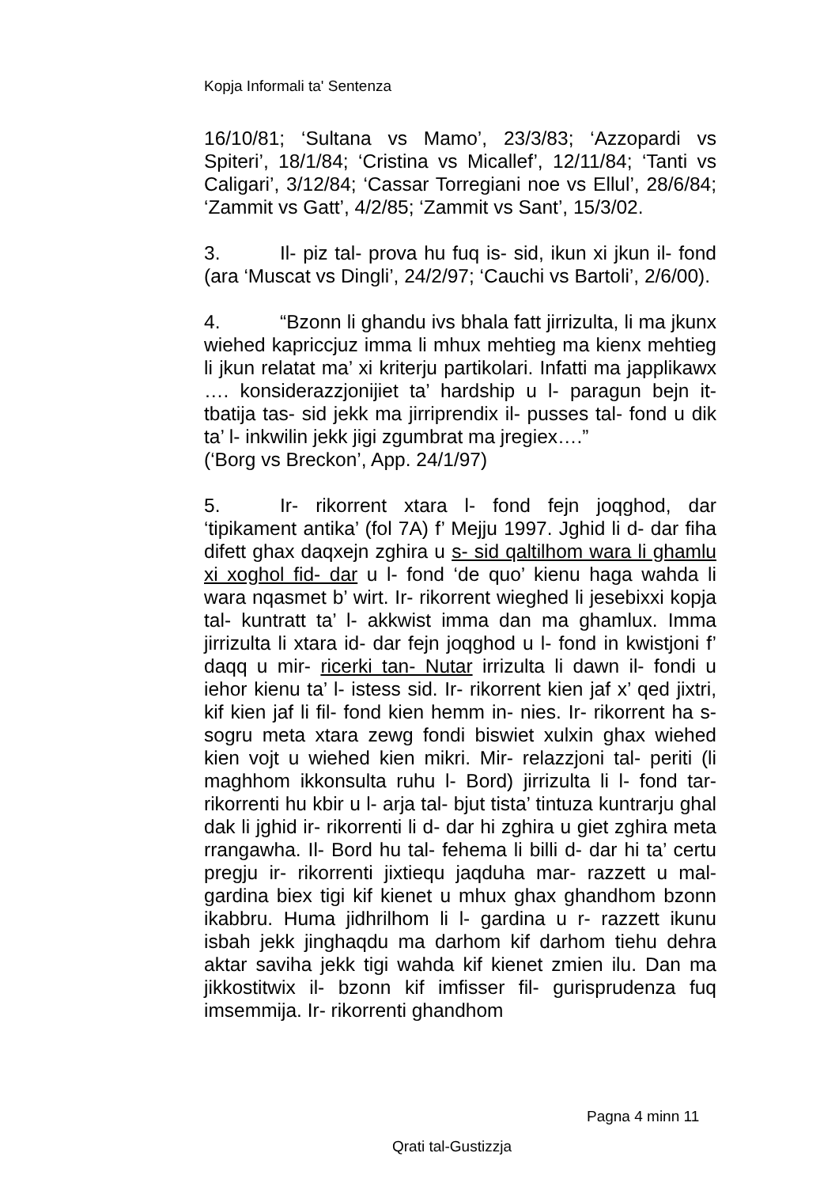Kopja Informali ta' Sentenza
16/10/81; ‘Sultana vs Mamo’, 23/3/83; ‘Azzopardi vs Spiteri’, 18/1/84; ‘Cristina vs Micallef’, 12/11/84; ‘Tanti vs Caligari’, 3/12/84; ‘Cassar Torregiani noe vs Ellul’, 28/6/84; ‘Zammit vs Gatt’, 4/2/85; ‘Zammit vs Sant’, 15/3/02.
3. Il- piz tal- prova hu fuq is- sid, ikun xi jkun il- fond (ara ‘Muscat vs Dingli’, 24/2/97; ‘Cauchi vs Bartoli’, 2/6/00).
4. “Bzonn li ghandu ivs bhala fatt jirrizulta, li ma jkunx wiehed kapriccjuz imma li mhux mehtieg ma kienx mehtieg li jkun relatat ma’ xi kriterju partikolari. Infatti ma japplikawx …. konsiderazzjonijiet ta’ hardship u l- paragun bejn it- tbatija tas- sid jekk ma jirriprendix il- pusses tal- fond u dik ta’ l- inkwilin jekk jigi zgumbrat ma jregiex….”
(‘Borg vs Breckon’, App. 24/1/97)
5. Ir- rikorrent xtara l- fond fejn joqghod, dar ‘tipikament antika’ (fol 7A) f’ Mejju 1997. Jghid li d- dar fiha difett ghax daqxejn zghira u s- sid qaltilhom wara li ghamlu xi xoghol fid- dar u l- fond ‘de quo’ kienu haga wahda li wara nqasmet b’ wirt. Ir- rikorrent wieghed li jesebixxi kopja tal- kuntratt ta’ l- akkwist imma dan ma ghamlux. Imma jirrizulta li xtara id- dar fejn joqghod u l- fond in kwistjoni f’ daqq u mir- ricerki tan- Nutar irrizulta li dawn il- fondi u iehor kienu ta’ l- istess sid. Ir- rikorrent kien jaf x’ qed jixtri, kif kien jaf li fil- fond kien hemm in- nies. Ir- rikorrent ha s- sogru meta xtara zewg fondi biswiet xulxin ghax wiehed kien vojt u wiehed kien mikri. Mir- relazzjoni tal- periti (li maghhom ikkonsulta ruhu l- Bord) jirrizulta li l- fond tar- rikorrenti hu kbir u l- arja tal- bjut tista’ tintuza kuntrarju ghal dak li jghid ir- rikorrenti li d- dar hi zghira u giet zghira meta rrangawha. Il- Bord hu tal- fehema li billi d- dar hi ta’ certu pregju ir- rikorrenti jixtiequ jaqduha mar- razzett u mal- gardina biex tigi kif kienet u mhux ghax ghandhom bzonn ikabbru. Huma jidhrilhom li l- gardina u r- razzett ikunu isbah jekk jinghaqdu ma darhom kif darhom tiehu dehra aktar saviha jekk tigi wahda kif kienet zmien ilu. Dan ma jikkostitwix il- bzonn kif imfisser fil- gurisprudenza fuq imsemmija. Ir- rikorrenti ghandhom
Pagna 4 minn 11
Qrati tal-Gustizzja